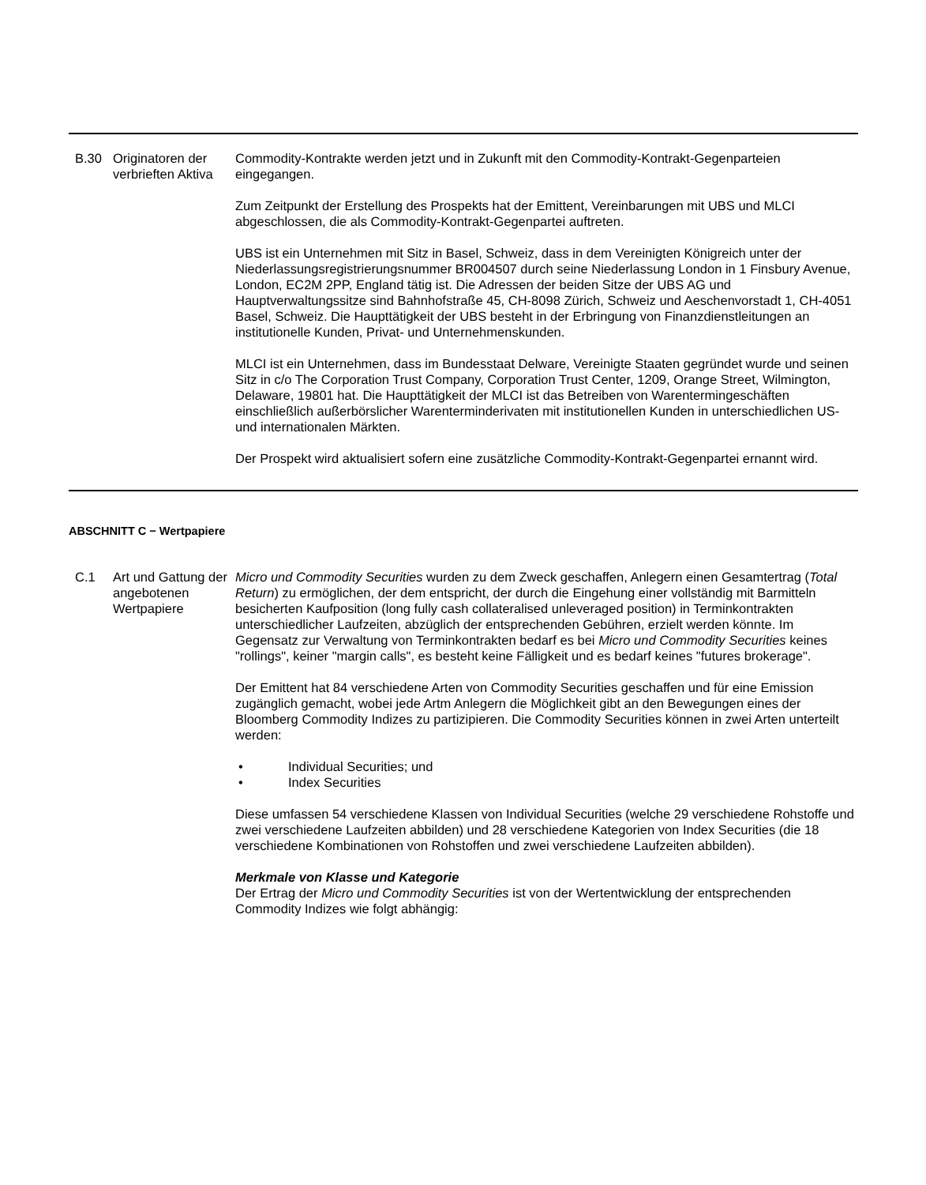| B.30 | Originatoren der verbrieften Aktiva | Commodity-Kontrakte werden jetzt und in Zukunft mit den Commodity-Kontrakt-Gegenparteien eingegangen. Zum Zeitpunkt der Erstellung des Prospekts hat der Emittent, Vereinbarungen mit UBS und MLCI abgeschlossen, die als Commodity-Kontrakt-Gegenpartei auftreten. UBS ist ein Unternehmen mit Sitz in Basel, Schweiz, dass in dem Vereinigten Königreich unter der Niederlassungsregistrierungsnummer BR004507 durch seine Niederlassung London in 1 Finsbury Avenue, London, EC2M 2PP, England tätig ist. Die Adressen der beiden Sitze der UBS AG und Hauptverwaltungssitze sind Bahnhofstraße 45, CH-8098 Zürich, Schweiz und Aeschenvorstadt 1, CH-4051 Basel, Schweiz. Die Haupttätigkeit der UBS besteht in der Erbringung von Finanzdienstleitungen an institutionelle Kunden, Privat- und Unternehmenskunden. MLCI ist ein Unternehmen, dass im Bundesstaat Delware, Vereinigte Staaten gegründet wurde und seinen Sitz in c/o The Corporation Trust Company, Corporation Trust Center, 1209, Orange Street, Wilmington, Delaware, 19801 hat. Die Haupttätigkeit der MLCI ist das Betreiben von Warentermingeschäften einschließlich außerbörslicher Warenterminderivaten mit institutionellen Kunden in unterschiedlichen US- und internationalen Märkten. Der Prospekt wird aktualisiert sofern eine zusätzliche Commodity-Kontrakt-Gegenpartei ernannt wird. |
ABSCHNITT C − Wertpapiere
| C.1 | Art und Gattung der angebotenen Wertpapiere | Micro und Commodity Securities wurden zu dem Zweck geschaffen, Anlegern einen Gesamtertrag ( Total Return ) zu ermöglichen, der dem entspricht, der durch die Eingehung einer vollständig mit Barmitteln besicherten Kaufposition (long fully cash collateralised unleveraged position) in Terminkontrakten unterschiedlicher Laufzeiten, abzüglich der entsprechenden Gebühren, erzielt werden könnte. Im Gegensatz zur Verwaltung von Terminkontrakten bedarf es bei Micro und Commodity Securities keines "rollings", keiner "margin calls", es besteht keine Fälligkeit und es bedarf keines "futures brokerage". Der Emittent hat 84 verschiedene Arten von Commodity Securities geschaffen und für eine Emission zugänglich gemacht, wobei jede Artm Anlegern die Möglichkeit gibt an den Bewegungen eines der Bloomberg Commodity Indizes zu partizipieren. Die Commodity Securities können in zwei Arten unterteilt werden: • Individual Securities; und • Index Securities Diese umfassen 54 verschiedene Klassen von Individual Securities (welche 29 verschiedene Rohstoffe und zwei verschiedene Laufzeiten abbilden) und 28 verschiedene Kategorien von Index Securities (die 18 verschiedene Kombinationen von Rohstoffen und zwei verschiedene Laufzeiten abbilden). Merkmale von Klasse und Kategorie Der Ertrag der Micro und Commodity Securities ist von der Wertentwicklung der entsprechenden Commodity Indizes wie folgt abhängig: |